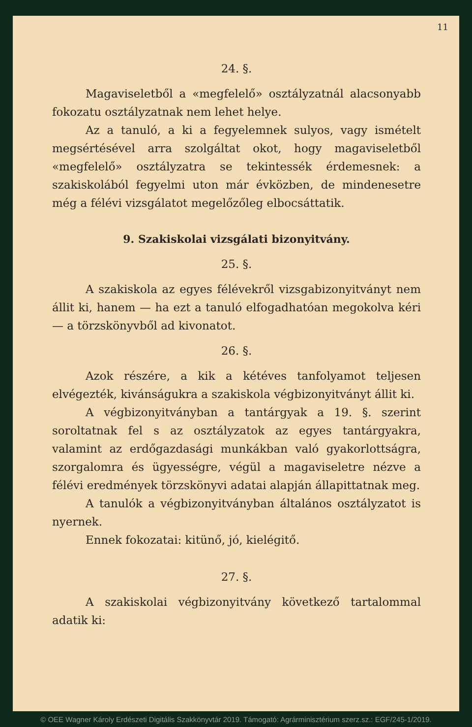11
24. §.
Magaviseletből a «megfelelő» osztályzatnál alacsonyabb fokozatu osztályzatnak nem lehet helye.
Az a tanuló, a ki a fegyelemnek sulyos, vagy ismételt megsértésével arra szolgáltat okot, hogy magaviseletből «megfelelő» osztályzatra se tekintessék érdemesnek: a szakiskolából fegyelmi uton már évközben, de mindenesetre még a félévi vizsgálatot megelőzőleg elbocsáttatik.
9. Szakiskolai vizsgálati bizonyitvány.
25. §.
A szakiskola az egyes félévekről vizsgabizonyitványt nem állit ki, hanem — ha ezt a tanuló elfogadhatóan megokolva kéri — a törzskönyvből ad kivonatot.
26. §.
Azok részére, a kik a kétéves tanfolyamot teljesen elvégezték, kivánságukra a szakiskola végbizonyitványt állit ki.
A végbizonyitványban a tantárgyak a 19. §. szerint soroltatnak fel s az osztályzatok az egyes tantárgyakra, valamint az erdőgazdasági munkákban való gyakorlottságra, szorgalomra és ügyességre, végül a magaviseletre nézve a félévi eredmények törzskönyvi adatai alapján állapittatnak meg.
A tanulók a végbizonyitványban általános osztályzatot is nyernek.
Ennek fokozatai: kitünő, jó, kielégitő.
27. §.
A szakiskolai végbizonyitvány következő tartalommal adatik ki:
© OEE Wagner Károly Erdészeti Digitális Szakkönyvtár 2019. Támogató: Agrárminisztérium szerz.sz.: EGF/245-1/2019.